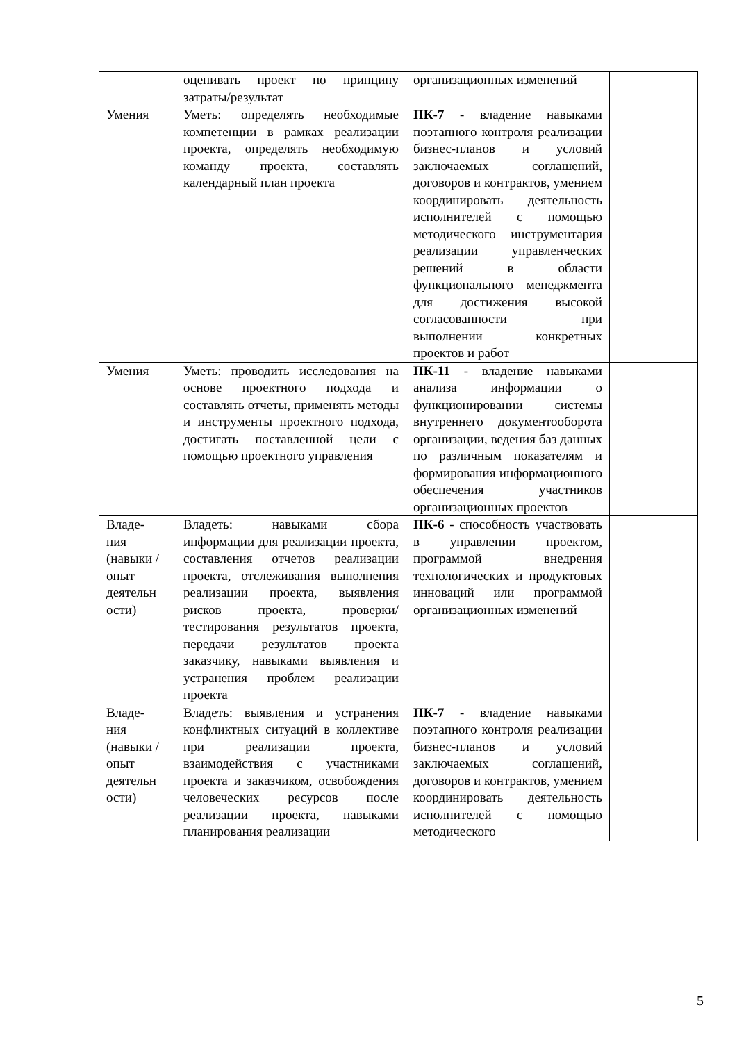| | оценивать проект по принципу затраты/результат | организационных изменений | |
| Умения | Уметь: определять необходимые компетенции в рамках реализации проекта, определять необходимую команду проекта, составлять календарный план проекта | ПК-7 - владение навыками поэтапного контроля реализации бизнес-планов и условий заключаемых соглашений, договоров и контрактов, умением координировать деятельность исполнителей с помощью методического инструментария реализации управленческих решений в области функционального менеджмента для достижения высокой согласованности при выполнении конкретных проектов и работ | |
| Умения | Уметь: проводить исследования на основе проектного подхода и составлять отчеты, применять методы и инструменты проектного подхода, достигать поставленной цели с помощью проектного управления | ПК-11 - владение навыками анализа информации о функционировании системы внутреннего документооборота организации, ведения баз данных по различным показателям и формирования информационного обеспечения участников организационных проектов | |
| Владе- ния (навыки / опыт деятельн ости) | Владеть: навыками сбора информации для реализации проекта, составления отчетов реализации проекта, отслеживания выполнения реализации проекта, выявления рисков проекта, проверки/тестирования результатов проекта, передачи результатов проекта заказчику, навыками выявления и устранения проблем реализации проекта | ПК-6 - способность участвовать в управлении проектом, программой внедрения технологических и продуктовых инноваций или программой организационных изменений | |
| Владе- ния (навыки / опыт деятельн ости) | Владеть: выявления и устранения конфликтных ситуаций в коллективе при реализации проекта, взаимодействия с участниками проекта и заказчиком, освобождения человеческих ресурсов после реализации проекта, навыками планирования реализации | ПК-7 - владение навыками поэтапного контроля реализации бизнес-планов и условий заключаемых соглашений, договоров и контрактов, умением координировать деятельность исполнителей с помощью методического | |
5